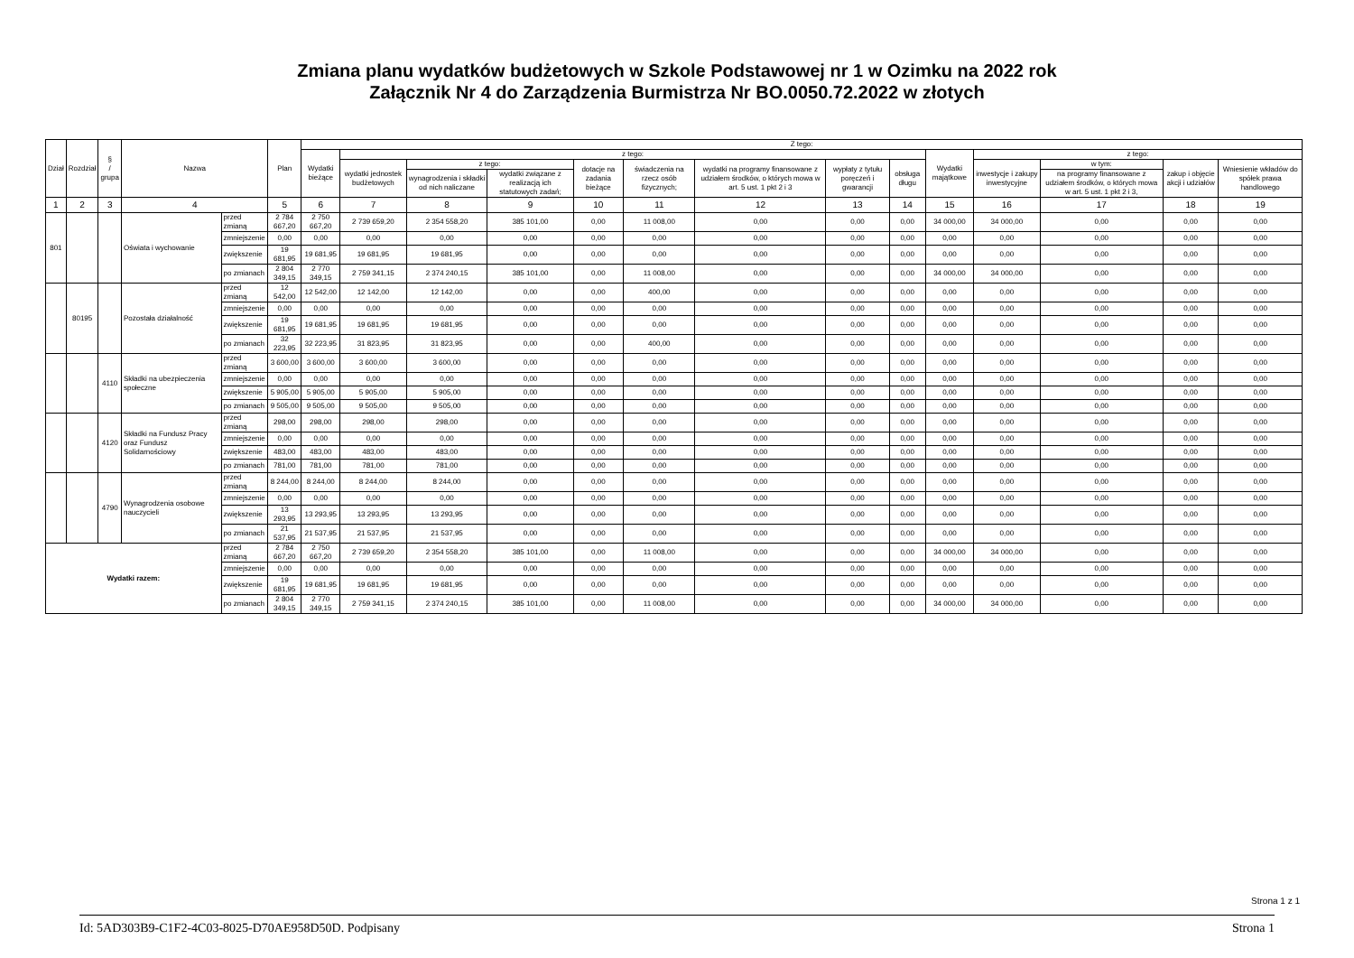Zmiana planu wydatków budżetowych w Szkole Podstawowej nr 1 w Ozimku na 2022 rok
Załącznik Nr 4 do Zarządzenia Burmistrza Nr BO.0050.72.2022 w złotych
| Dział | Rozdział | § / grupa | Nazwa | | Plan | Z tego: | | | | | | | | | | | | | |
| --- | --- | --- | --- | --- | --- | --- | --- | --- | --- | --- | --- | --- | --- | --- | --- | --- | --- | --- | --- |
| | | | | | | Wydatki bieżące | z tego: | | | | | | | | Wydatki majątkowe | z tego: | | | |
| | | | | | | | wydatki jednostek budżetowych | z tego: | | dotacje na zadania bieżące | świadczenia na rzecz osób fizycznych; | wydatki na programy finansowane z udziałem środków, o których mowa w art. 5 ust. 1 pkt 2 i 3 | wypłaty z tytułu poręczeń i gwarancji | obsługa długu | | inwestycje i zakupy inwestycyjne | w tym: | zakup i objęcie akcji i udziałów | Wniesienie wkładów do spółek prawa handlowego |
| | | | | | | | | wynagrodzenia i składki od nich naliczane | wydatki związane z realizacją ich statutowych zadań; | | | | | | | | na programy finansowane z udziałem środków, o których mowa w art. 5 ust. 1 pkt 2 i 3, | | |
| 1 | 2 | 3 | 4 | | 5 | 6 | 7 | 8 | 9 | 10 | 11 | 12 | 13 | 14 | 15 | 16 | 17 | 18 | 19 |
| 801 | | | Oświata i wychowanie | przed zmianą | 2 784 667,20 | 2 750 667,20 | 2 739 659,20 | 2 354 558,20 | 385 101,00 | 0,00 | 11 008,00 | 0,00 | 0,00 | 0,00 | 34 000,00 | 34 000,00 | 0,00 | 0,00 | 0,00 |
| | | | | zmniejszenie | 0,00 | 0,00 | 0,00 | 0,00 | 0,00 | 0,00 | 0,00 | 0,00 | 0,00 | 0,00 | 0,00 | 0,00 | 0,00 | 0,00 | 0,00 |
| | | | | zwiększenie | 19 681,95 | 19 681,95 | 19 681,95 | 19 681,95 | 0,00 | 0,00 | 0,00 | 0,00 | 0,00 | 0,00 | 0,00 | 0,00 | 0,00 | 0,00 | 0,00 |
| | | | | po zmianach | 2 804 349,15 | 2 770 349,15 | 2 759 341,15 | 2 374 240,15 | 385 101,00 | 0,00 | 11 008,00 | 0,00 | 0,00 | 0,00 | 34 000,00 | 34 000,00 | 0,00 | 0,00 | 0,00 |
| | 80195 | | Pozostała działalność | przed zmianą | 12 542,00 | 12 542,00 | 12 142,00 | 12 142,00 | 0,00 | 0,00 | 400,00 | 0,00 | 0,00 | 0,00 | 0,00 | 0,00 | 0,00 | 0,00 | 0,00 |
| | | | | zmniejszenie | 0,00 | 0,00 | 0,00 | 0,00 | 0,00 | 0,00 | 0,00 | 0,00 | 0,00 | 0,00 | 0,00 | 0,00 | 0,00 | 0,00 | 0,00 |
| | | | | zwiększenie | 19 681,95 | 19 681,95 | 19 681,95 | 19 681,95 | 0,00 | 0,00 | 0,00 | 0,00 | 0,00 | 0,00 | 0,00 | 0,00 | 0,00 | 0,00 | 0,00 |
| | | | | po zmianach | 32 223,95 | 32 223,95 | 31 823,95 | 31 823,95 | 0,00 | 0,00 | 400,00 | 0,00 | 0,00 | 0,00 | 0,00 | 0,00 | 0,00 | 0,00 | 0,00 |
| | | 4110 | Składki na ubezpieczenia społeczne | przed zmianą | 3 600,00 | 3 600,00 | 3 600,00 | 3 600,00 | 0,00 | 0,00 | 0,00 | 0,00 | 0,00 | 0,00 | 0,00 | 0,00 | 0,00 | 0,00 | 0,00 |
| | | | | zmniejszenie | 0,00 | 0,00 | 0,00 | 0,00 | 0,00 | 0,00 | 0,00 | 0,00 | 0,00 | 0,00 | 0,00 | 0,00 | 0,00 | 0,00 | 0,00 |
| | | | | zwiększenie | 5 905,00 | 5 905,00 | 5 905,00 | 5 905,00 | 0,00 | 0,00 | 0,00 | 0,00 | 0,00 | 0,00 | 0,00 | 0,00 | 0,00 | 0,00 | 0,00 |
| | | | | po zmianach | 9 505,00 | 9 505,00 | 9 505,00 | 9 505,00 | 0,00 | 0,00 | 0,00 | 0,00 | 0,00 | 0,00 | 0,00 | 0,00 | 0,00 | 0,00 | 0,00 |
| | | 4120 | Składki na Fundusz Pracy oraz Fundusz Solidarnościowy | przed zmianą | 298,00 | 298,00 | 298,00 | 298,00 | 0,00 | 0,00 | 0,00 | 0,00 | 0,00 | 0,00 | 0,00 | 0,00 | 0,00 | 0,00 | 0,00 |
| | | | | zmniejszenie | 0,00 | 0,00 | 0,00 | 0,00 | 0,00 | 0,00 | 0,00 | 0,00 | 0,00 | 0,00 | 0,00 | 0,00 | 0,00 | 0,00 | 0,00 |
| | | | | zwiększenie | 483,00 | 483,00 | 483,00 | 483,00 | 0,00 | 0,00 | 0,00 | 0,00 | 0,00 | 0,00 | 0,00 | 0,00 | 0,00 | 0,00 | 0,00 |
| | | | | po zmianach | 781,00 | 781,00 | 781,00 | 781,00 | 0,00 | 0,00 | 0,00 | 0,00 | 0,00 | 0,00 | 0,00 | 0,00 | 0,00 | 0,00 | 0,00 |
| | | 4790 | Wynagrodzenia osobowe nauczycieli | przed zmianą | 8 244,00 | 8 244,00 | 8 244,00 | 8 244,00 | 0,00 | 0,00 | 0,00 | 0,00 | 0,00 | 0,00 | 0,00 | 0,00 | 0,00 | 0,00 | 0,00 |
| | | | | zmniejszenie | 0,00 | 0,00 | 0,00 | 0,00 | 0,00 | 0,00 | 0,00 | 0,00 | 0,00 | 0,00 | 0,00 | 0,00 | 0,00 | 0,00 | 0,00 |
| | | | | zwiększenie | 13 293,95 | 13 293,95 | 13 293,95 | 13 293,95 | 0,00 | 0,00 | 0,00 | 0,00 | 0,00 | 0,00 | 0,00 | 0,00 | 0,00 | 0,00 | 0,00 |
| | | | | po zmianach | 21 537,95 | 21 537,95 | 21 537,95 | 21 537,95 | 0,00 | 0,00 | 0,00 | 0,00 | 0,00 | 0,00 | 0,00 | 0,00 | 0,00 | 0,00 | 0,00 |
| Wydatki razem: | | | | przed zmianą | 2 784 667,20 | 2 750 667,20 | 2 739 659,20 | 2 354 558,20 | 385 101,00 | 0,00 | 11 008,00 | 0,00 | 0,00 | 0,00 | 34 000,00 | 34 000,00 | 0,00 | 0,00 | 0,00 |
| | | | | zmniejszenie | 0,00 | 0,00 | 0,00 | 0,00 | 0,00 | 0,00 | 0,00 | 0,00 | 0,00 | 0,00 | 0,00 | 0,00 | 0,00 | 0,00 | 0,00 |
| | | | | zwiększenie | 19 681,95 | 19 681,95 | 19 681,95 | 19 681,95 | 0,00 | 0,00 | 0,00 | 0,00 | 0,00 | 0,00 | 0,00 | 0,00 | 0,00 | 0,00 | 0,00 |
| | | | | po zmianach | 2 804 349,15 | 2 770 349,15 | 2 759 341,15 | 2 374 240,15 | 385 101,00 | 0,00 | 11 008,00 | 0,00 | 0,00 | 0,00 | 34 000,00 | 34 000,00 | 0,00 | 0,00 | 0,00 |
Strona 1 z 1
Id: 5AD303B9-C1F2-4C03-8025-D70AE958D50D. Podpisany Strona 1